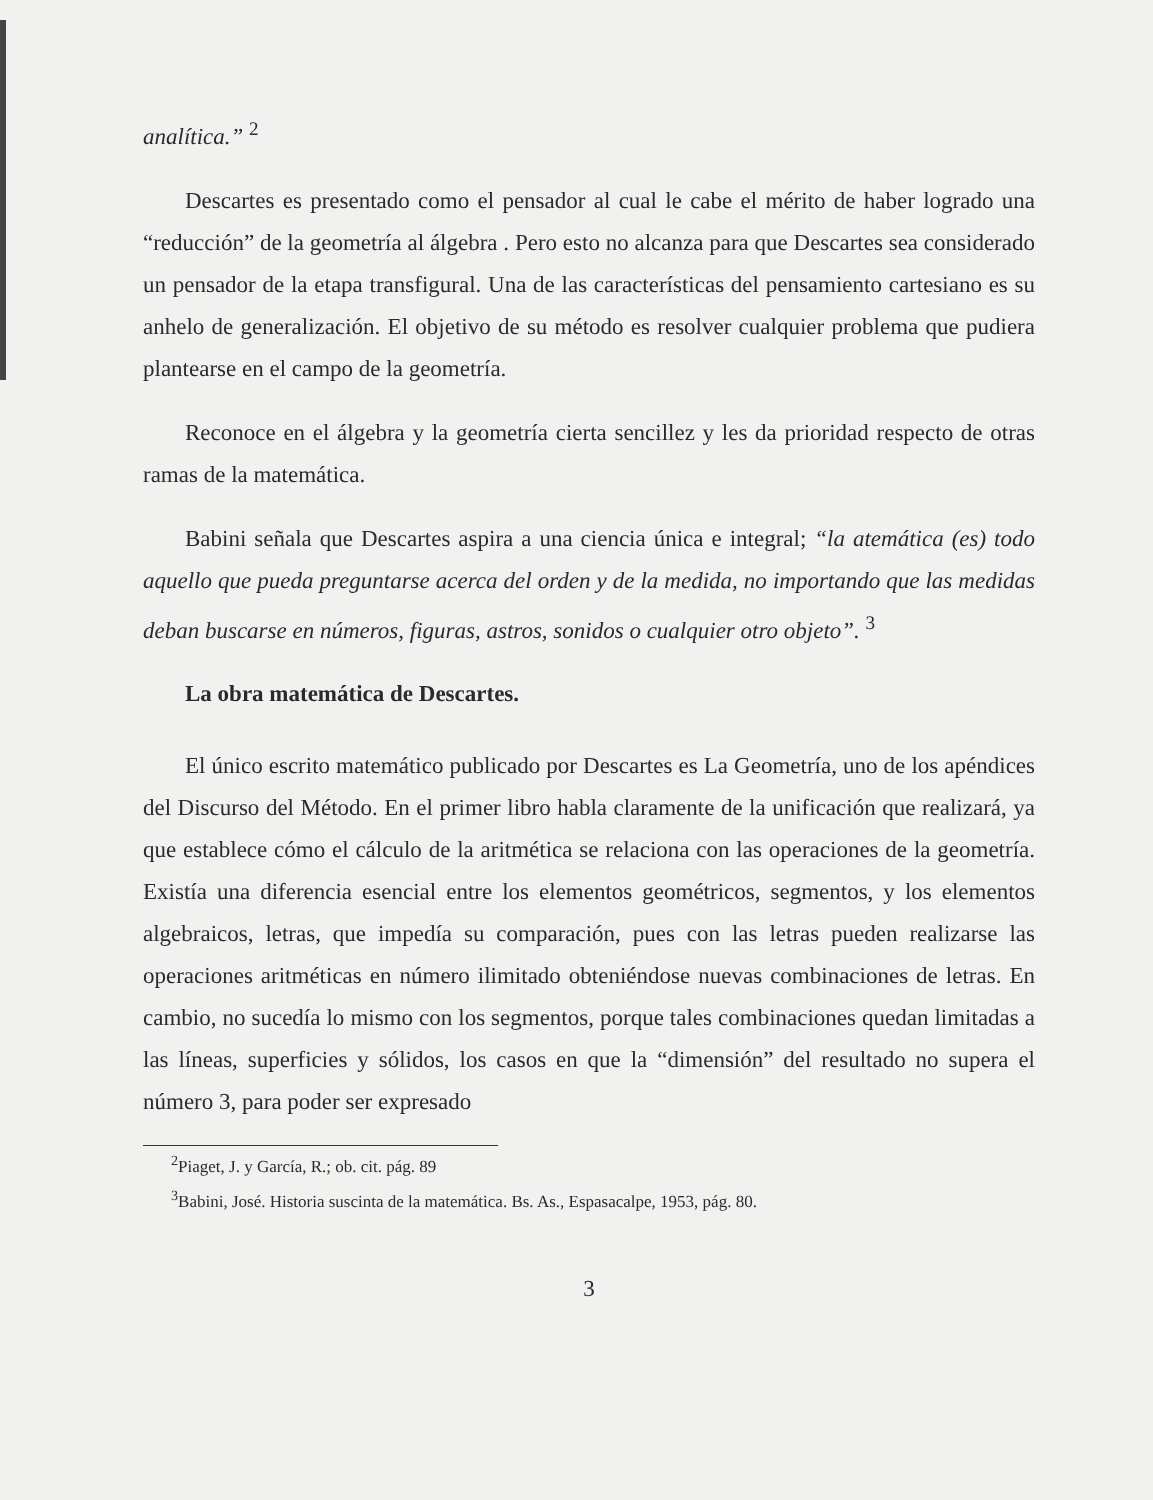analítica.” <sup>2</sup>
Descartes es presentado como el pensador al cual le cabe el mérito de haber logrado una “reducción” de la geometría al álgebra . Pero esto no alcanza para que Descartes sea considerado un pensador de la etapa transfigural. Una de las características del pensamiento cartesiano es su anhelo de generalización. El objetivo de su método es resolver cualquier problema que pudiera plantearse en el campo de la geometría.
Reconoce en el álgebra y la geometría cierta sencillez y les da prioridad respecto de otras ramas de la matemática.
Babini señala que Descartes aspira a una ciencia única e integral; “la atemática (es) todo aquello que pueda preguntarse acerca del orden y de la medida, no importando que las medidas deban buscarse en números, figuras, astros, sonidos o cualquier otro objeto”. <sup>3</sup>
La obra matemática de Descartes.
El único escrito matemático publicado por Descartes es La Geometría, uno de los apéndices del Discurso del Método. En el primer libro habla claramente de la unificación que realizará, ya que establece cómo el cálculo de la aritmética se relaciona con las operaciones de la geometría. Existía una diferencia esencial entre los elementos geométricos, segmentos, y los elementos algebraicos, letras, que impedía su comparación, pues con las letras pueden realizarse las operaciones aritméticas en número ilimitado obteniéndose nuevas combinaciones de letras. En cambio, no sucedía lo mismo con los segmentos, porque tales combinaciones quedan limitadas a las líneas, superficies y sólidos, los casos en que la “dimensión” del resultado no supera el número 3, para poder ser expresado
<sup>2</sup> Piaget, J. y García, R.; ob. cit. pág. 89
<sup>3</sup> Babini, José. Historia suscinta de la matemática. Bs. As., Espasacalpe, 1953, pág. 80.
3